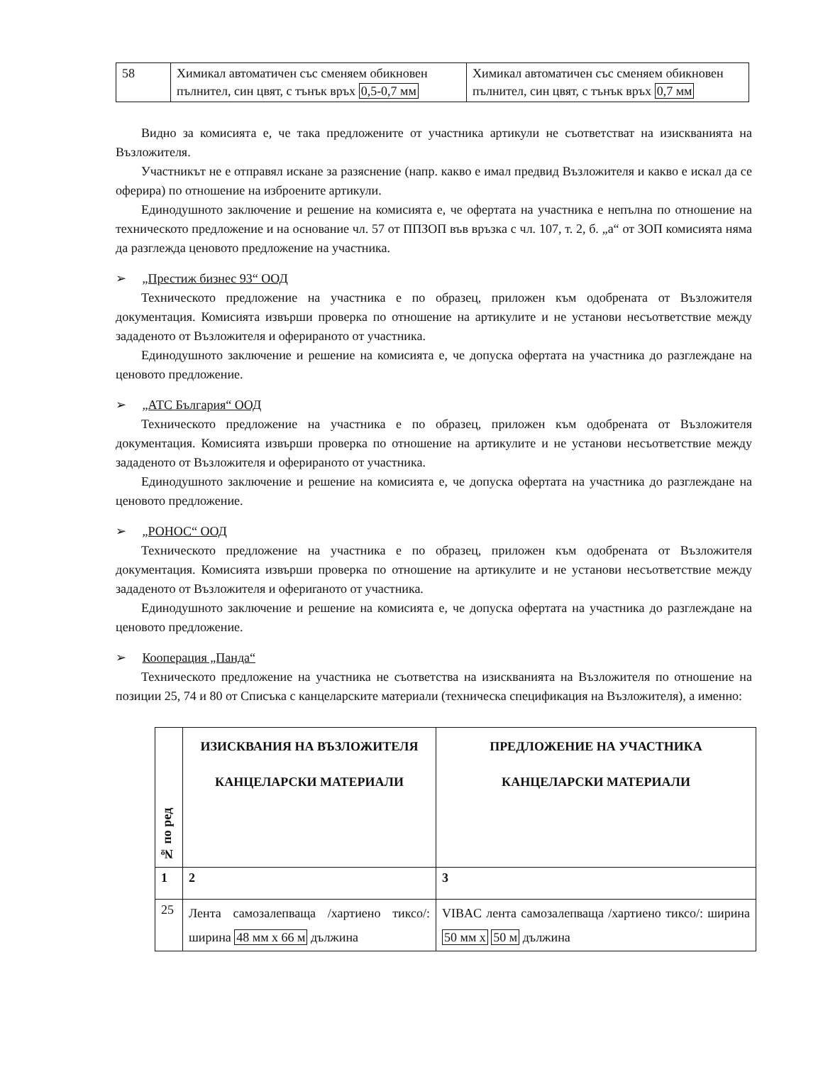| 58 | Химикал автоматичен със сменяем обикновен пълнител, син цвят, с тънък връх 0,5-0,7 мм | Химикал автоматичен със сменяем обикновен пълнител, син цвят, с тънък връх 0,7 мм |
Видно за комисията е, че така предложените от участника артикули не съответстват на изискванията на Възложителя.
Участникът не е отправял искане за разяснение (напр. какво е имал предвид Възложителя и какво е искал да се оферира) по отношение на изброените артикули.
Единодушното заключение и решение на комисията е, че офертата на участника е непълна по отношение на техническото предложение и на основание чл. 57 от ППЗОП във връзка с чл. 107, т. 2, б. „а“ от ЗОП комисията няма да разглежда ценовото предложение на участника.
➢ „Престиж бизнес 93“ ООД
Техническото предложение на участника е по образец, приложен към одобрената от Възложителя документация. Комисията извърши проверка по отношение на артикулите и не установи несъответствие между зададеното от Възложителя и оферираното от участника.
Единодушното заключение и решение на комисията е, че допуска офертата на участника до разглеждане на ценовото предложение.
➢ „АТС България“ ООД
Техническото предложение на участника е по образец, приложен към одобрената от Възложителя документация. Комисията извърши проверка по отношение на артикулите и не установи несъответствие между зададеното от Възложителя и оферираното от участника.
Единодушното заключение и решение на комисията е, че допуска офертата на участника до разглеждане на ценовото предложение.
➢ „РОНОС“ ООД
Техническото предложение на участника е по образец, приложен към одобрената от Възложителя документация. Комисията извърши проверка по отношение на артикулите и не установи несъответствие между зададеното от Възложителя и офериraното от участника.
Единодушното заключение и решение на комисията е, че допуска офертата на участника до разглеждане на ценовото предложение.
➢ Кооперация „Панда“
Техническото предложение на участника не съответства на изискванията на Възложителя по отношение на позиции 25, 74 и 80 от Списъка с канцеларските материали (техническа спецификация на Възложителя), а именно:
| № по ред | ИЗИСКВАНИЯ НА ВЪЗЛОЖИТЕЛЯ КАНЦЕЛАРСКИ МАТЕРИАЛИ | ПРЕДЛОЖЕНИЕ НА УЧАСТНИКА КАНЦЕЛАРСКИ МАТЕРИАЛИ |
| --- | --- | --- |
| 1 | 2 | 3 |
| 25 | Лента самозалепваща /хартиено тиксо/: ширина 48 мм х 66 м дължина | VIBAC лента самозалепваща /хартиено тиксо/: ширина 50 мм х 50 м дължина |